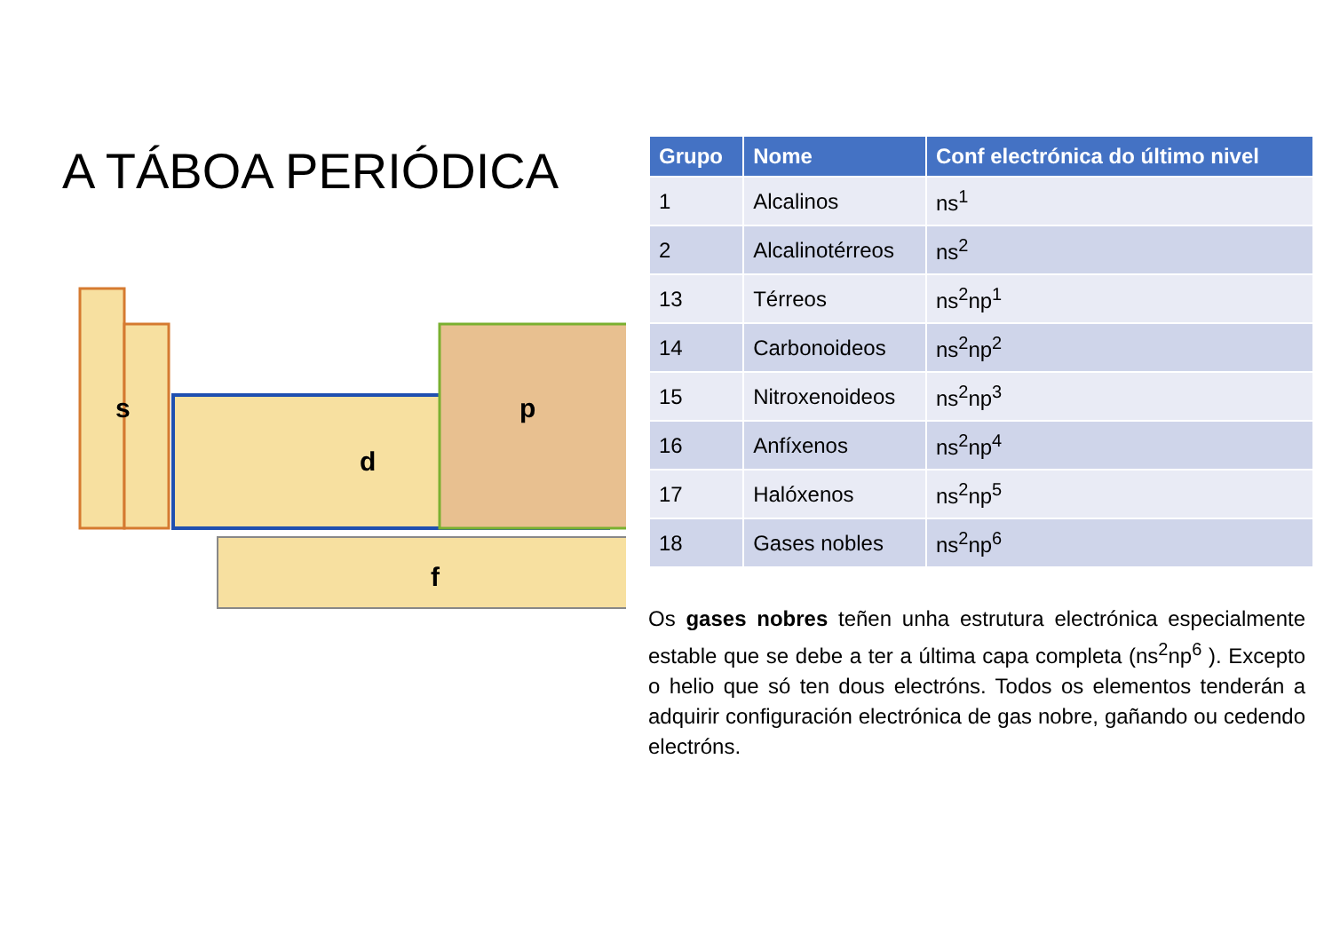A TÁBOA PERIÓDICA
s
d
p
f
| Grupo | Nome | Conf electrónica do último nivel |
| --- | --- | --- |
| 1 | Alcalinos | ns<sup>1</sup> |
| 2 | Alcalinotérreos | ns<sup>2</sup> |
| 13 | Térreos | ns<sup>2</sup>np<sup>1</sup> |
| 14 | Carbonoideos | ns<sup>2</sup>np<sup>2</sup> |
| 15 | Nitroxenoideos | ns<sup>2</sup>np<sup>3</sup> |
| 16 | Anfíxenos | ns<sup>2</sup>np<sup>4</sup> |
| 17 | Halóxenos | ns<sup>2</sup>np<sup>5</sup> |
| 18 | Gases nobles | ns<sup>2</sup>np<sup>6</sup> |
Os gases nobres teñen unha estrutura electrónica especialmente estable que se debe a ter a última capa completa (ns<sup>2</sup>np<sup>6</sup> ). Excepto o helio que só ten dous electróns. Todos os elementos tenderán a adquirir configuración electrónica de gas nobre, gañando ou cedendo electróns.